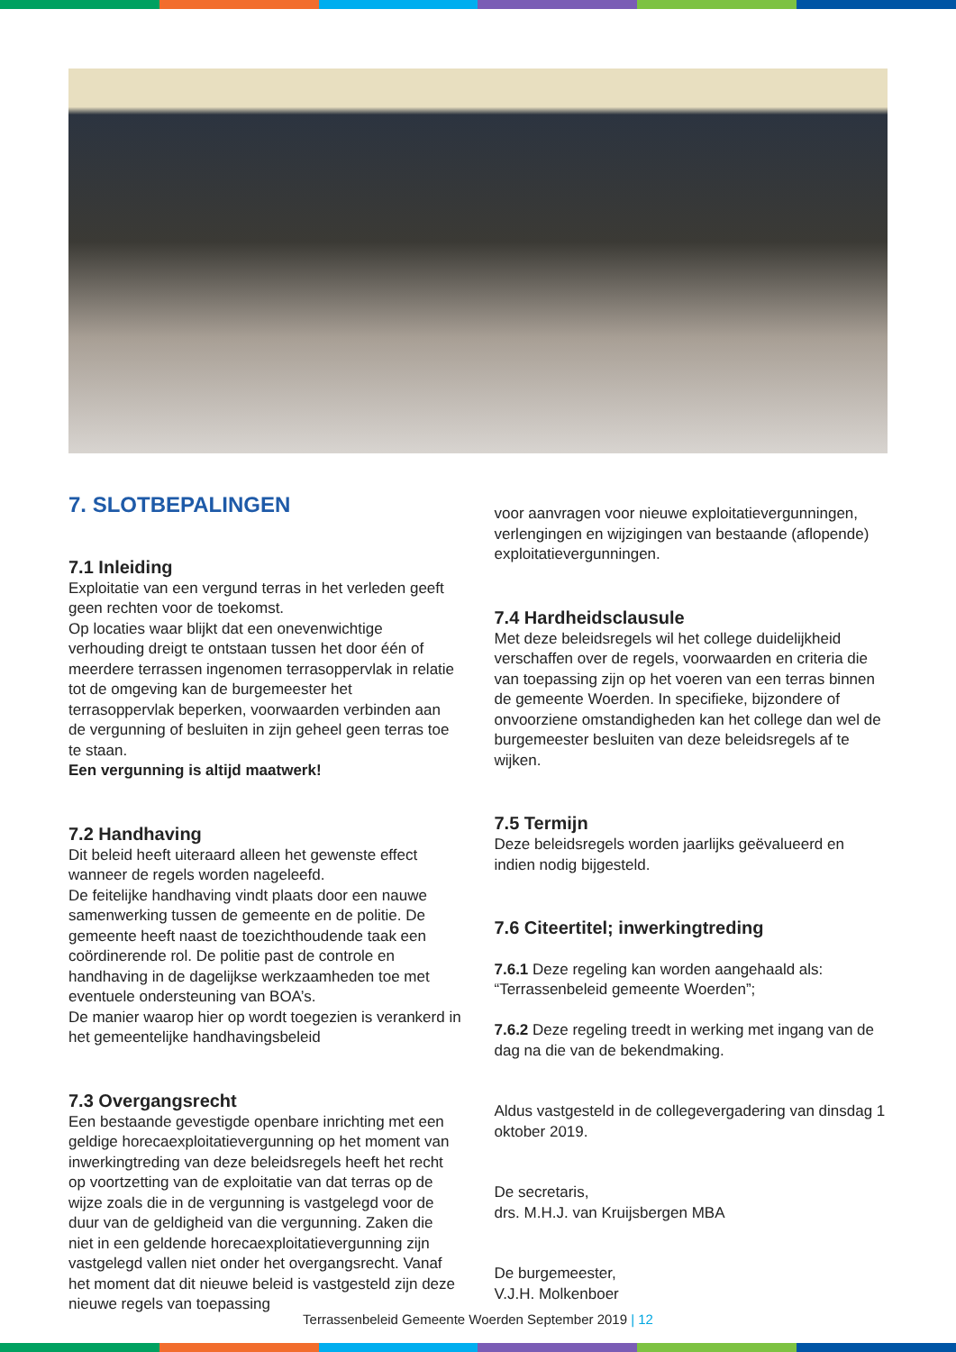7. SLOTBEPALINGEN
7.1 Inleiding
Exploitatie van een vergund terras in het verleden geeft geen rechten voor de toekomst.
Op locaties waar blijkt dat een onevenwichtige verhouding dreigt te ontstaan tussen het door één of meerdere terrassen ingenomen terrasoppervlak in relatie tot de omgeving kan de burgemeester het terrasoppervlak beperken, voorwaarden verbinden aan de vergunning of besluiten in zijn geheel geen terras toe te staan.
Een vergunning is altijd maatwerk!
7.2 Handhaving
Dit beleid heeft uiteraard alleen het gewenste effect wanneer de regels worden nageleefd.
De feitelijke handhaving vindt plaats door een nauwe samenwerking tussen de gemeente en de politie. De gemeente heeft naast de toezichthoudende taak een coördinerende rol. De politie past de controle en handhaving in de dagelijkse werkzaamheden toe met eventuele ondersteuning van BOA’s.
De manier waarop hier op wordt toegezien is verankerd in het gemeentelijke handhavingsbeleid
7.3 Overgangsrecht
Een bestaande gevestigde openbare inrichting met een geldige horecaexploitatievergunning op het moment van inwerkingtreding van deze beleidsregels heeft het recht op voortzetting van de exploitatie van dat terras op de wijze zoals die in de vergunning is vastgelegd voor de duur van de geldigheid van die vergunning. Zaken die niet in een geldende horecaexploitatievergunning zijn vastgelegd vallen niet onder het overgangsrecht. Vanaf het moment dat dit nieuwe beleid is vastgesteld zijn deze nieuwe regels van toepassing
voor aanvragen voor nieuwe exploitatievergunningen, verlengingen en wijzigingen van bestaande (aflopende) exploitatievergunningen.
7.4 Hardheidsclausule
Met deze beleidsregels wil het college duidelijkheid verschaffen over de regels, voorwaarden en criteria die van toepassing zijn op het voeren van een terras binnen de gemeente Woerden. In specifieke, bijzondere of onvoorziene omstandigheden kan het college dan wel de burgemeester besluiten van deze beleidsregels af te wijken.
7.5 Termijn
Deze beleidsregels worden jaarlijks geëvalueerd en indien nodig bijgesteld.
7.6 Citeertitel; inwerkingtreding
7.6.1 Deze regeling kan worden aangehaald als: “Terrassenbeleid gemeente Woerden”;
7.6.2 Deze regeling treedt in werking met ingang van de dag na die van de bekendmaking.
Aldus vastgesteld in de collegevergadering van dinsdag 1 oktober 2019.
De secretaris,
drs. M.H.J. van Kruijsbergen MBA
De burgemeester,
V.J.H. Molkenboer
Terrassenbeleid Gemeente Woerden September 2019 | 12